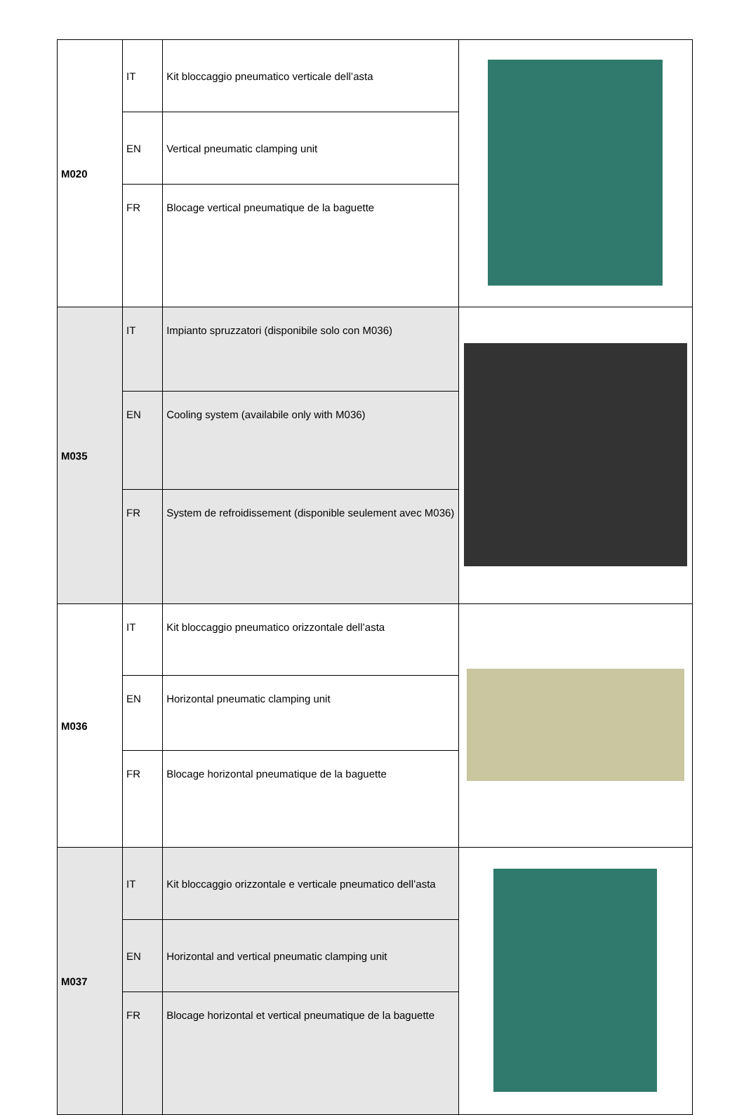| M020 | IT | Kit bloccaggio pneumatico verticale dell’asta | |
| | EN | Vertical pneumatic clamping unit | |
| | FR | Blocage vertical pneumatique de la baguette | |
| M035 | IT | Impianto spruzzatori (disponibile solo con M036) | |
| | EN | Cooling system (availabile only with M036) | |
| | FR | System de refroidissement (disponible seulement avec M036) | |
| M036 | IT | Kit bloccaggio pneumatico orizzontale dell’asta | |
| | EN | Horizontal pneumatic clamping unit | |
| | FR | Blocage horizontal pneumatique de la baguette | |
| M037 | IT | Kit bloccaggio orizzontale e verticale pneumatico dell’asta | |
| | EN | Horizontal and vertical pneumatic clamping unit | |
| | FR | Blocage horizontal et vertical pneumatique de la baguette | |